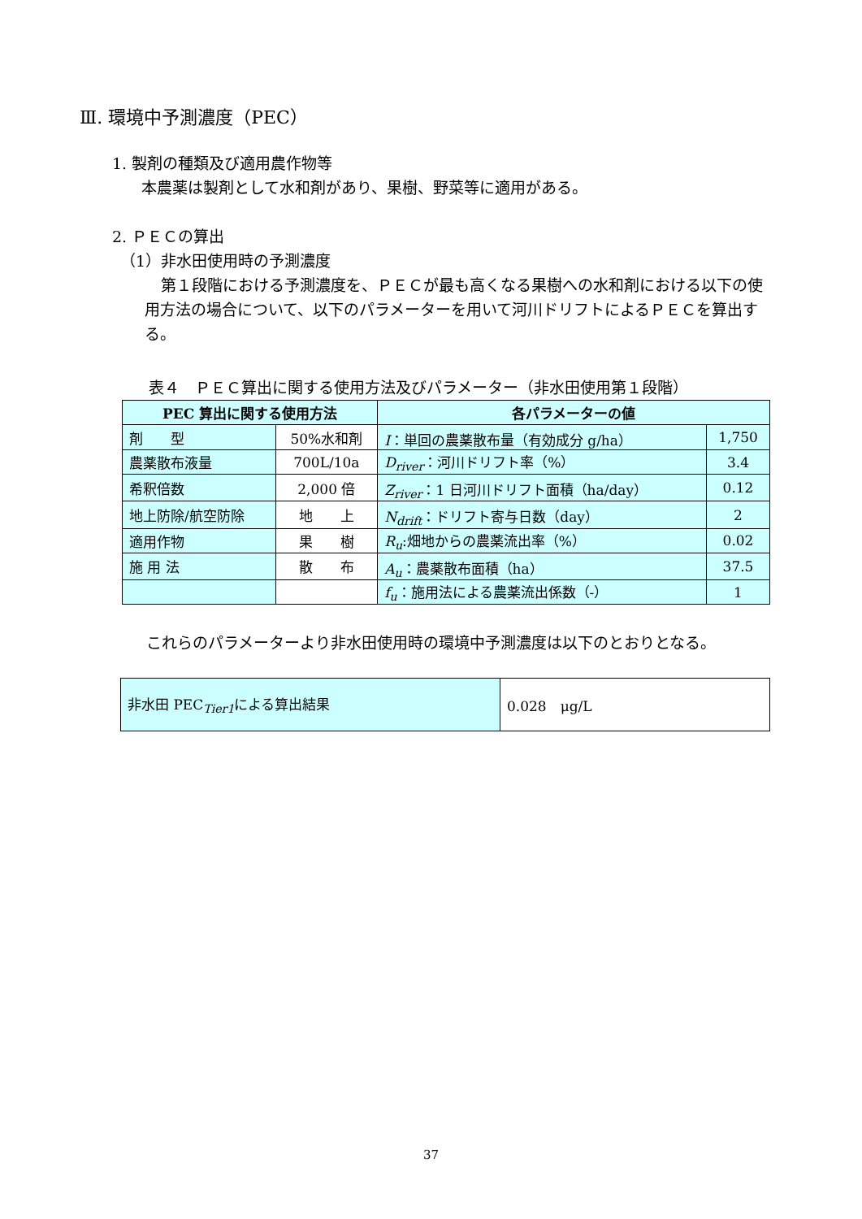Ⅲ. 環境中予測濃度（PEC）
1. 製剤の種類及び適用農作物等
本農薬は製剤として水和剤があり、果樹、野菜等に適用がある。
2. ＰＥＣの算出
（1）非水田使用時の予測濃度
第１段階における予測濃度を、ＰＥＣが最も高くなる果樹への水和剤における以下の使用方法の場合について、以下のパラメーターを用いて河川ドリフトによるＰＥＣを算出する。
表４　ＰＥＣ算出に関する使用方法及びパラメーター（非水田使用第１段階）
| PEC 算出に関する使用方法 | | 各パラメーターの値 | |
| --- | --- | --- | --- |
| 剤 型 | 50%水和剤 | I ：単回の農薬散布量（有効成分 g/ha） | 1,750 |
| 農薬散布液量 | 700L/10a | D<sub>river</sub> ：河川ドリフト率（%） | 3.4 |
| 希釈倍数 | 2,000 倍 | Z<sub>river</sub> ：1 日河川ドリフト面積（ha/day） | 0.12 |
| 地上防除/航空防除 | 地 上 | N<sub>drift</sub> ：ドリフト寄与日数（day） | 2 |
| 適用作物 | 果 樹 | R<sub>u</sub> :畑地からの農薬流出率（%） | 0.02 |
| 施 用 法 | 散 布 | A<sub>u</sub> ：農薬散布面積（ha） | 37.5 |
| | | f<sub>u</sub> ：施用法による農薬流出係数（-） | 1 |
これらのパラメーターより非水田使用時の環境中予測濃度は以下のとおりとなる。
| 非水田 PEC<sub>Tier1</sub>による算出結果 | 0.028 μg/L |
37